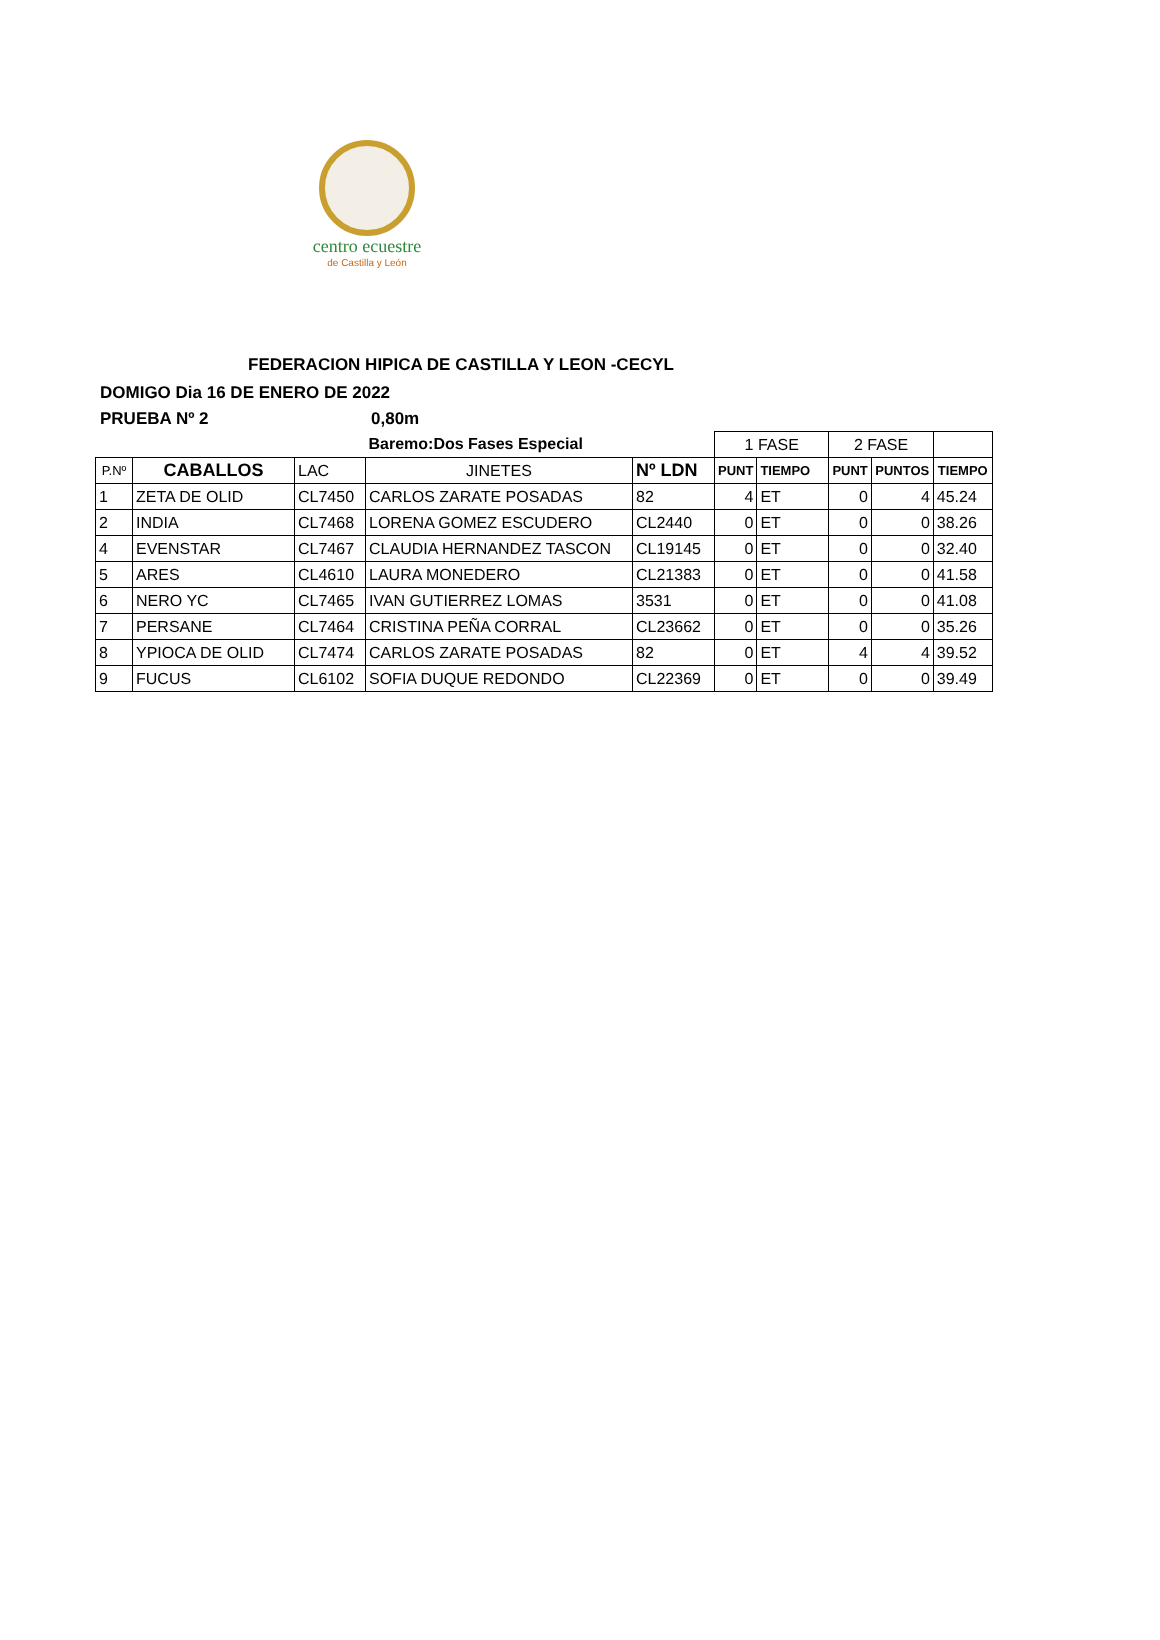centro ecuestre
de Castilla y León
FEDERACION HIPICA DE CASTILLA Y LEON -CECYL
DOMIGO Dia 16 DE ENERO DE 2022
PRUEBA Nº 2 0,80m
| | | | Baremo:Dos Fases Especial | | 1 FASE | | 2 FASE | | |
| P.Nº | CABALLOS | LAC | JINETES | Nº LDN | PUNT | TIEMPO | PUNT | PUNTOS | TIEMPO |
| 1 | ZETA DE OLID | CL7450 | CARLOS ZARATE POSADAS | 82 | 4 | ET | 0 | 4 | 45.24 |
| 2 | INDIA | CL7468 | LORENA GOMEZ ESCUDERO | CL2440 | 0 | ET | 0 | 0 | 38.26 |
| 4 | EVENSTAR | CL7467 | CLAUDIA HERNANDEZ TASCON | CL19145 | 0 | ET | 0 | 0 | 32.40 |
| 5 | ARES | CL4610 | LAURA MONEDERO | CL21383 | 0 | ET | 0 | 0 | 41.58 |
| 6 | NERO YC | CL7465 | IVAN GUTIERREZ LOMAS | 3531 | 0 | ET | 0 | 0 | 41.08 |
| 7 | PERSANE | CL7464 | CRISTINA PEÑA CORRAL | CL23662 | 0 | ET | 0 | 0 | 35.26 |
| 8 | YPIOCA DE OLID | CL7474 | CARLOS ZARATE POSADAS | 82 | 0 | ET | 4 | 4 | 39.52 |
| 9 | FUCUS | CL6102 | SOFIA DUQUE REDONDO | CL22369 | 0 | ET | 0 | 0 | 39.49 |